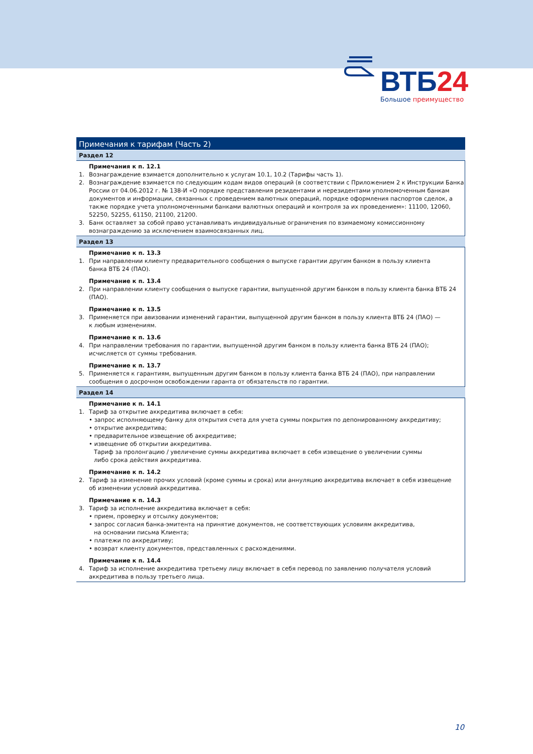ВТБ24
Большое преимущество
Примечания к тарифам (Часть 2)
Раздел 12
Примечания к п. 12.1
1. Вознаграждение взимается дополнительно к услугам 10.1, 10.2 (Тарифы часть 1).
2. Вознаграждение взимается по следующим кодам видов операций (в соответствии с Приложением 2 к Инструкции Банка России от 04.06.2012 г. № 138-И «О порядке представления резидентами и нерезидентами уполномоченным банкам документов и информации, связанных с проведением валютных операций, порядке оформления паспортов сделок, а также порядке учета уполномоченными банками валютных операций и контроля за их проведением»: 11100, 12060, 52250, 52255, 61150, 21100, 21200.
3. Банк оставляет за собой право устанавливать индивидуальные ограничения по взимаемому комиссионному вознаграждению за исключением взаимосвязанных лиц.
Раздел 13
Примечание к п. 13.3
1. При направлении клиенту предварительного сообщения о выпуске гарантии другим банком в пользу клиента
банка ВТБ 24 (ПАО).
Примечание к п. 13.4
2. При направлении клиенту сообщения о выпуске гарантии, выпущенной другим банком в пользу клиента банка ВТБ 24 (ПАО).
Примечание к п. 13.5
3. Применяется при авизовании изменений гарантии, выпущенной другим банком в пользу клиента ВТБ 24 (ПАО) —
к любым изменениям.
Примечание к п. 13.6
4. При направлении требования по гарантии, выпущенной другим банком в пользу клиента банка ВТБ 24 (ПАО);
исчисляется от суммы требования.
Примечание к п. 13.7
5. Применяется к гарантиям, выпущенным другим банком в пользу клиента банка ВТБ 24 (ПАО), при направлении сообщения о досрочном освобождении гаранта от обязательств по гарантии.
Раздел 14
Примечание к п. 14.1
1. Тариф за открытие аккредитива включает в себя:
• запрос исполняющему банку для открытия счета для учета суммы покрытия по депонированному аккредитиву;
• открытие аккредитива;
• предварительное извещение об аккредитиве;
• извещение об открытии аккредитива.
Тариф за пролонгацию / увеличение суммы аккредитива включает в себя извещение о увеличении суммы
либо срока действия аккредитива.
Примечание к п. 14.2
2. Тариф за изменение прочих условий (кроме суммы и срока) или аннуляцию аккредитива включает в себя извещение
об изменении условий аккредитива.
Примечание к п. 14.3
3. Тариф за исполнение аккредитива включает в себя:
• прием, проверку и отсылку документов;
• запрос согласия банка-эмитента на принятие документов, не соответствующих условиям аккредитива,
на основании письма Клиента;
• платежи по аккредитиву;
• возврат клиенту документов, представленных с расхождениями.
Примечание к п. 14.4
4. Тариф за исполнение аккредитива третьему лицу включает в себя перевод по заявлению получателя условий аккредитива в пользу третьего лица.
10